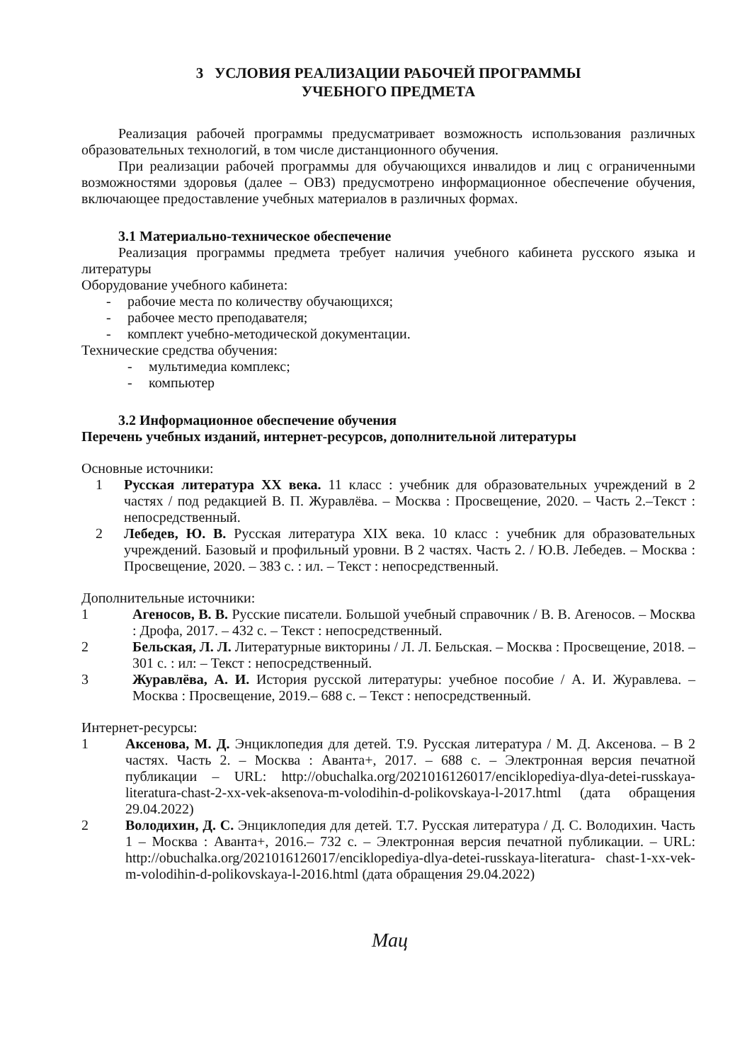3 УСЛОВИЯ РЕАЛИЗАЦИИ РАБОЧЕЙ ПРОГРАММЫ
УЧЕБНОГО ПРЕДМЕТА
Реализация рабочей программы предусматривает возможность использования различных образовательных технологий, в том числе дистанционного обучения.
При реализации рабочей программы для обучающихся инвалидов и лиц с ограниченными возможностями здоровья (далее – ОВЗ) предусмотрено информационное обеспечение обучения, включающее предоставление учебных материалов в различных формах.
3.1 Материально-техническое обеспечение
Реализация программы предмета требует наличия учебного кабинета русского языка и литературы
Оборудование учебного кабинета:
- рабочие места по количеству обучающихся;
- рабочее место преподавателя;
- комплект учебно-методической документации.
Технические средства обучения:
- мультимедиа комплекс;
- компьютер
3.2 Информационное обеспечение обучения
Перечень учебных изданий, интернет-ресурсов, дополнительной литературы
Основные источники:
1 Русская литература XX века. 11 класс : учебник для образовательных учреждений в 2 частях / под редакцией В. П. Журавлёва. – Москва : Просвещение, 2020. – Часть 2.–Текст : непосредственный.
2 Лебедев, Ю. В. Русская литература XIX века. 10 класс : учебник для образовательных учреждений. Базовый и профильный уровни. В 2 частях. Часть 2. / Ю.В. Лебедев. – Москва : Просвещение, 2020. – 383 с. : ил. – Текст : непосредственный.
Дополнительные источники:
1 Агеносов, В. В. Русские писатели. Большой учебный справочник / В. В. Агеносов. – Москва : Дрофа, 2017. – 432 с. – Текст : непосредственный.
2 Бельская, Л. Л. Литературные викторины / Л. Л. Бельская. – Москва : Просвещение, 2018. – 301 с. : ил: – Текст : непосредственный.
3 Журавлёва, А. И. История русской литературы: учебное пособие / А. И. Журавлева. – Москва : Просвещение, 2019.– 688 с. – Текст : непосредственный.
Интернет-ресурсы:
1 Аксенова, М. Д. Энциклопедия для детей. Т.9. Русская литература / М. Д. Аксенова. – В 2 частях. Часть 2. – Москва : Аванта+, 2017. – 688 с. – Электронная версия печатной публикации – URL: http://obuchalka.org/2021016126017/enciklopediya-dlya-detei-russkaya-literatura-chast-2-xx-vek-aksenova-m-volodihin-d-polikovskaya-l-2017.html (дата обращения 29.04.2022)
2 Володихин, Д. С. Энциклопедия для детей. Т.7. Русская литература / Д. С. Володихин. Часть 1 – Москва : Аванта+, 2016.– 732 с. – Электронная версия печатной публикации. – URL: http://obuchalka.org/2021016126017/enciklopediya-dlya-detei-russkaya-literatura- chast-1-xx-vek- m-volodihin-d-polikovskaya-l-2016.html (дата обращения 29.04.2022)
Мац